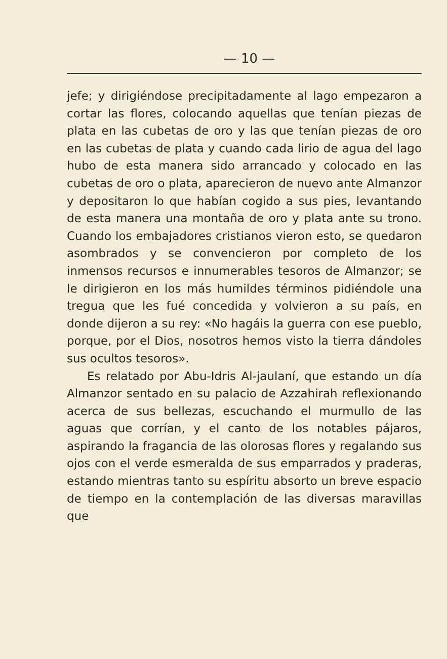— 10 —
jefe; y dirigiéndose precipitadamente al lago empezaron a cortar las flores, colocando aquellas que tenían piezas de plata en las cubetas de oro y las que tenían piezas de oro en las cubetas de plata y cuando cada lirio de agua del lago hubo de esta manera sido arrancado y colocado en las cubetas de oro o plata, aparecieron de nuevo ante Almanzor y depositaron lo que habían cogido a sus pies, levantando de esta manera una montaña de oro y plata ante su trono. Cuando los embajadores cristianos vieron esto, se quedaron asombrados y se convencieron por completo de los inmensos recursos e innumerables tesoros de Almanzor; se le dirigieron en los más humildes términos pidiéndole una tregua que les fué concedida y volvieron a su país, en donde dijeron a su rey: «No hagáis la guerra con ese pueblo, porque, por el Dios, nosotros hemos visto la tierra dándoles sus ocultos tesoros».
Es relatado por Abu-Idris Al-jaulaní, que estando un día Almanzor sentado en su palacio de Azzahirah reflexionando acerca de sus bellezas, escuchando el murmullo de las aguas que corrían, y el canto de los notables pájaros, aspirando la fragancia de las olorosas flores y regalando sus ojos con el verde esmeralda de sus emparrados y praderas, estando mientras tanto su espíritu absorto un breve espacio de tiempo en la contemplación de las diversas maravillas que